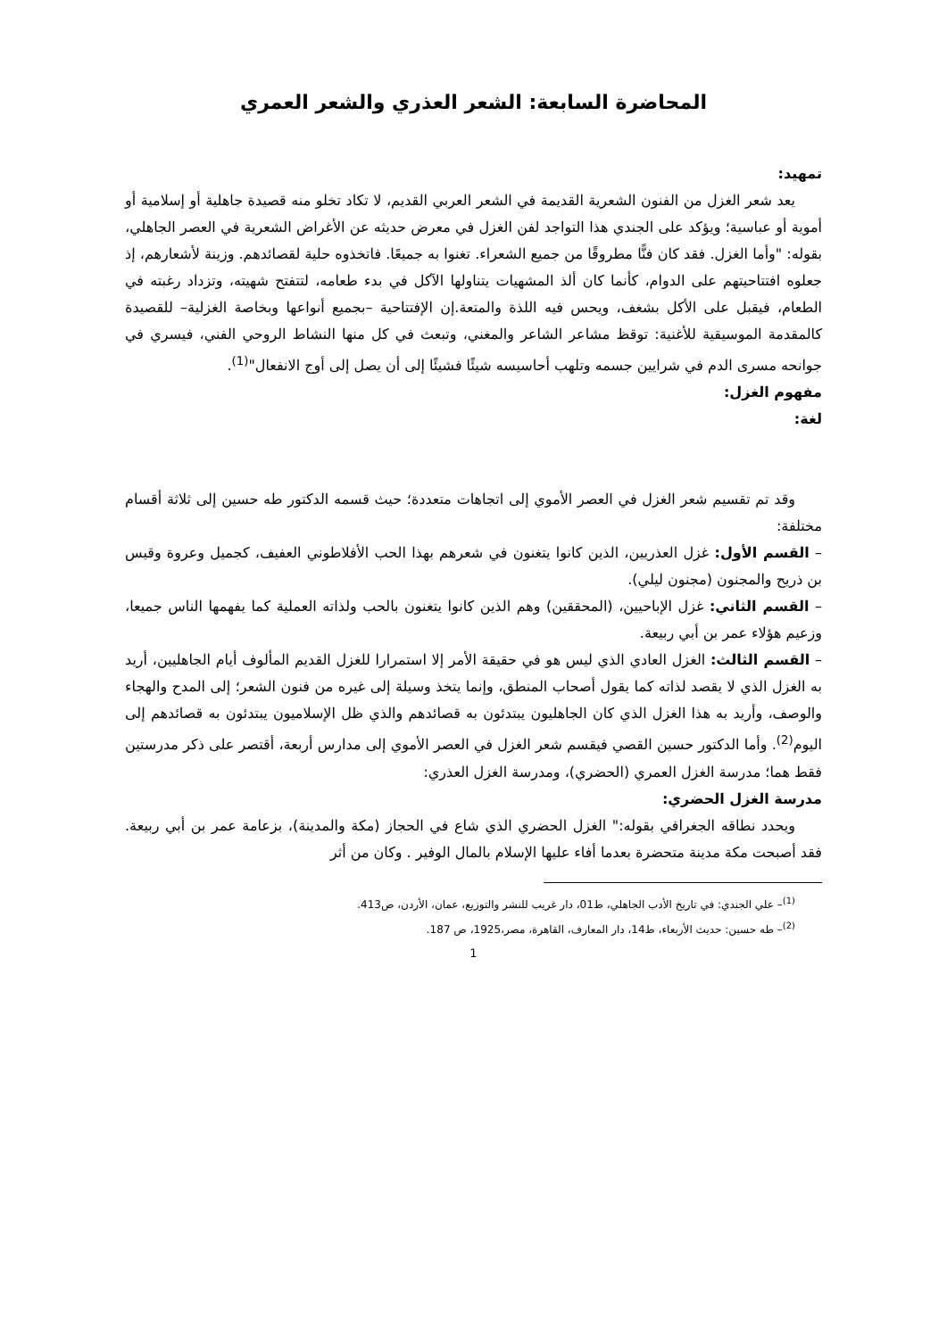المحاضرة السابعة: الشعر العذري والشعر العمري
تمهيد:
يعد شعر الغزل من الفنون الشعرية القديمة في الشعر العربي القديم، لا تكاد تخلو منه قصيدة جاهلية أو إسلامية أو أموية أو عباسية؛ ويؤكد على الجندي هذا التواجد لفن الغزل في معرض حديثه عن الأغراض الشعرية في العصر الجاهلي، بقوله: "وأما الغزل. فقد كان فنًّا مطروقًا من جميع الشعراء. تغنوا به جميعًا. فاتخذوه حلية لقصائدهم. وزينة لأشعارهم، إذ جعلوه افتتاحيتهم على الدوام، كأنما كان ألذ المشهيات يتناولها الآكل في بدء طعامه، لتتفتح شهيته، وتزداد رغبته في الطعام، فيقبل على الأكل بشغف، ويحس فيه اللذة والمتعة.إن الإفتتاحية –بجميع أنواعها وبخاصة الغزلية– للقصيدة كالمقدمة الموسيقية للأغنية: توقظ مشاعر الشاعر والمغني، وتبعث في كل منها النشاط الروحي الفني، فيسري في جوانحه مسرى الدم في شرايين جسمه وتلهب أحاسيسه شيئًا فشيئًا إلى أن يصل إلى أوج الانفعال"<sup>(1)</sup>.
مفهوم الغزل:
لغة:
وقد تم تقسيم شعر الغزل في العصر الأموي إلى اتجاهات متعددة؛ حيث قسمه الدكتور طه حسين إلى ثلاثة أقسام مختلفة:
– القسم الأول: غزل العذريين، الذين كانوا يتغنون في شعرهم بهذا الحب الأفلاطوني العفيف، كجميل وعروة وقيس بن ذريح والمجنون (مجنون ليلي).
– القسم الثاني: غزل الإباحيين، (المحققين) وهم الذين كانوا يتغنون بالحب ولذاته العملية كما يفهمها الناس جميعا، وزعيم هؤلاء عمر بن أبي ربيعة.
– القسم الثالث: الغزل العادي الذي ليس هو في حقيقة الأمر إلا استمرارا للغزل القديم المألوف أيام الجاهليين، أريد به الغزل الذي لا يقصد لذاته كما يقول أصحاب المنطق، وإنما يتخذ وسيلة إلى غيره من فنون الشعر؛ إلى المدح والهجاء والوصف، وأريد به هذا الغزل الذي كان الجاهليون يبتدئون به قصائدهم والذي ظل الإسلاميون يبتدئون به قصائدهم إلى اليوم<sup>(2)</sup>. وأما الدكتور حسين القصي فيقسم شعر الغزل في العصر الأموي إلى مدارس أربعة، أقتصر على ذكر مدرستين فقط هما؛ مدرسة الغزل العمري (الحضري)، ومدرسة الغزل العذري:
مدرسة الغزل الحضري:
ويحدد نطاقه الجغرافي بقوله:" الغزل الحضري الذي شاع في الحجاز (مكة والمدينة)، بزعامة عمر بن أبي ربيعة. فقد أصبحت مكة مدينة متحضرة بعدما أفاء عليها الإسلام بالمال الوفير . وكان من أثر
<sup>(1)</sup>– علي الجندي: في تاريخ الأدب الجاهلي، ط01، دار غريب للنشر والتوزيع، عمان، الأردن، ص413.
<sup>(2)</sup>– طه حسين: حديث الأربعاء، ط14، دار المعارف، القاهرة، مصر،1925، ص 187.
1